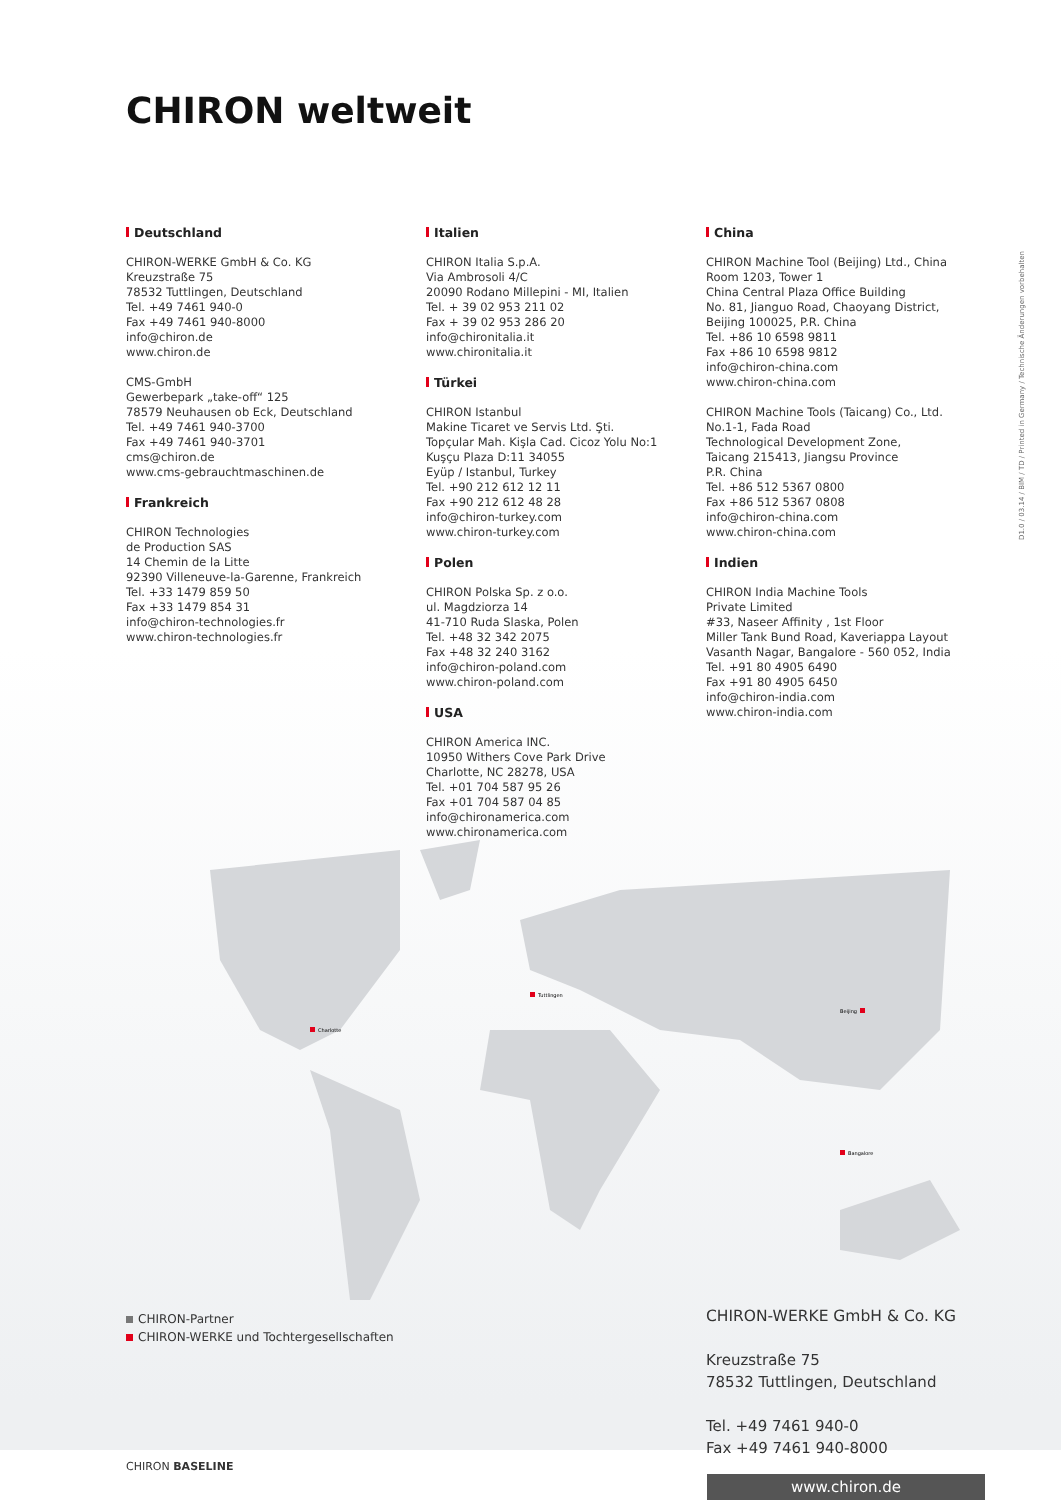CHIRON weltweit
Deutschland
CHIRON-WERKE GmbH & Co. KG
Kreuzstraße 75
78532 Tuttlingen, Deutschland
Tel. +49 7461 940-0
Fax +49 7461 940-8000
info@chiron.de
www.chiron.de
CMS-GmbH
Gewerbepark „take-off“ 125
78579 Neuhausen ob Eck, Deutschland
Tel. +49 7461 940-3700
Fax +49 7461 940-3701
cms@chiron.de
www.cms-gebrauchtmaschinen.de
Frankreich
CHIRON Technologies
de Production SAS
14 Chemin de la Litte
92390 Villeneuve-la-Garenne, Frankreich
Tel. +33 1479 859 50
Fax +33 1479 854 31
info@chiron-technologies.fr
www.chiron-technologies.fr
Italien
CHIRON Italia S.p.A.
Via Ambrosoli 4/C
20090 Rodano Millepini - MI, Italien
Tel. + 39 02 953 211 02
Fax + 39 02 953 286 20
info@chironitalia.it
www.chironitalia.it
Türkei
CHIRON Istanbul
Makine Ticaret ve Servis Ltd. Şti.
Topçular Mah. Kişla Cad. Cicoz Yolu No:1
Kuşçu Plaza D:11 34055
Eyüp / Istanbul, Turkey
Tel. +90 212 612 12 11
Fax +90 212 612 48 28
info@chiron-turkey.com
www.chiron-turkey.com
Polen
CHIRON Polska Sp. z o.o.
ul. Magdziorza 14
41-710 Ruda Slaska, Polen
Tel. +48 32 342 2075
Fax +48 32 240 3162
info@chiron-poland.com
www.chiron-poland.com
USA
CHIRON America INC.
10950 Withers Cove Park Drive
Charlotte, NC 28278, USA
Tel. +01 704 587 95 26
Fax +01 704 587 04 85
info@chironamerica.com
www.chironamerica.com
China
CHIRON Machine Tool (Beijing) Ltd., China
Room 1203, Tower 1
China Central Plaza Office Building
No. 81, Jianguo Road, Chaoyang District,
Beijing 100025, P.R. China
Tel. +86 10 6598 9811
Fax +86 10 6598 9812
info@chiron-china.com
www.chiron-china.com
CHIRON Machine Tools (Taicang) Co., Ltd.
No.1-1, Fada Road
Technological Development Zone,
Taicang 215413, Jiangsu Province
P.R. China
Tel. +86 512 5367 0800
Fax +86 512 5367 0808
info@chiron-china.com
www.chiron-china.com
Indien
CHIRON India Machine Tools
Private Limited
#33, Naseer Affinity , 1st Floor
Miller Tank Bund Road, Kaveriappa Layout
Vasanth Nagar, Bangalore - 560 052, India
Tel. +91 80 4905 6490
Fax +91 80 4905 6450
info@chiron-india.com
www.chiron-india.com
D1.0 / 03.14 / BIM / TD / Printed in Germany / Technische Änderungen vorbehalten
Charlotte
Tuttlingen
Beijing
Bangalore
CHIRON-Partner
CHIRON-WERKE und Tochtergesellschaften
CHIRON-WERKE GmbH & Co. KG
Kreuzstraße 75
78532 Tuttlingen, Deutschland
Tel. +49 7461 940-0
Fax +49 7461 940-8000
CHIRON BASELINE
www.chiron.de